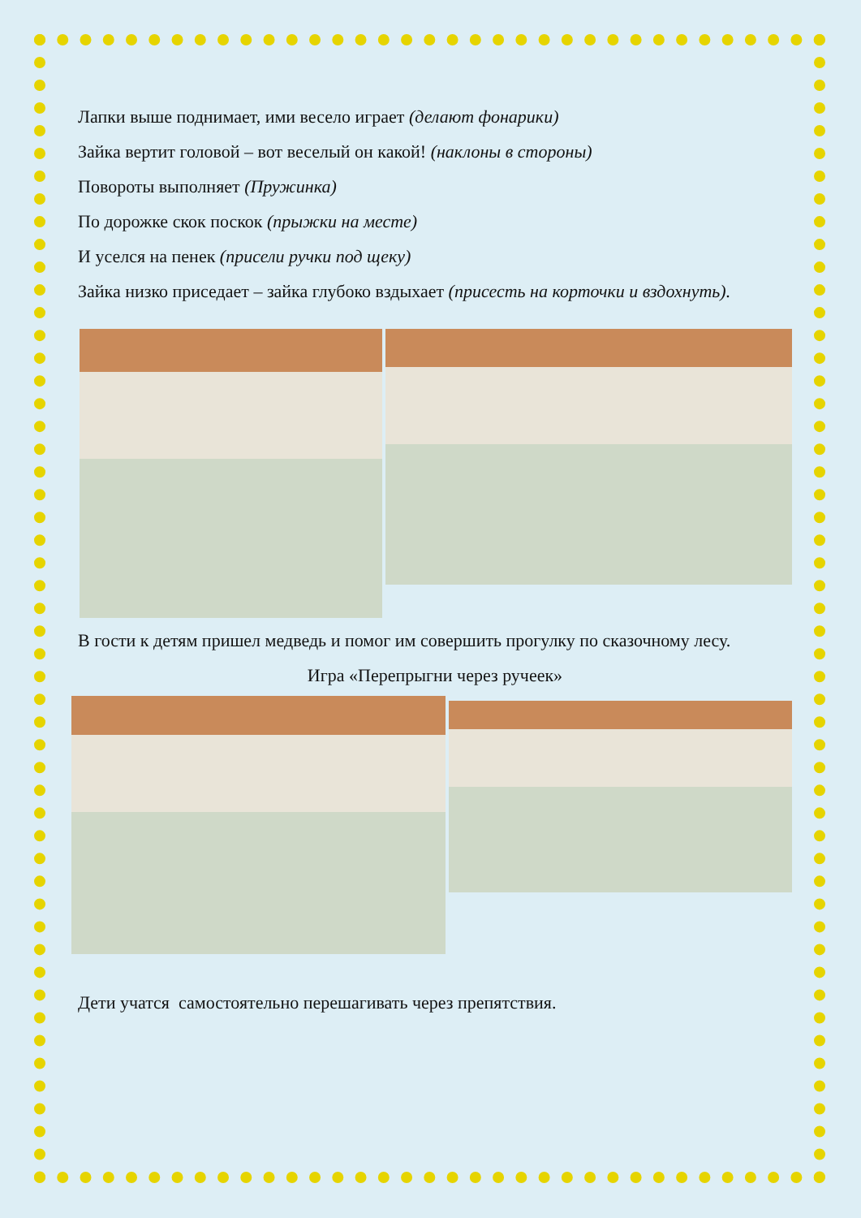Лапки выше поднимает, ими весело играет (делают фонарики)
Зайка вертит головой – вот веселый он какой! (наклоны в стороны)
Повороты выполняет (Пружинка)
По дорожке скок поскок (прыжки на месте)
И уселся на пенек (присели ручки под щеку)
Зайка низко приседает – зайка глубоко вздыхает (присесть на корточки и вздохнуть).
В гости к детям пришел медведь и помог им совершить прогулку по сказочному лесу.
Игра «Перепрыгни через ручеек»
Дети учатся самостоятельно перешагивать через препятствия.